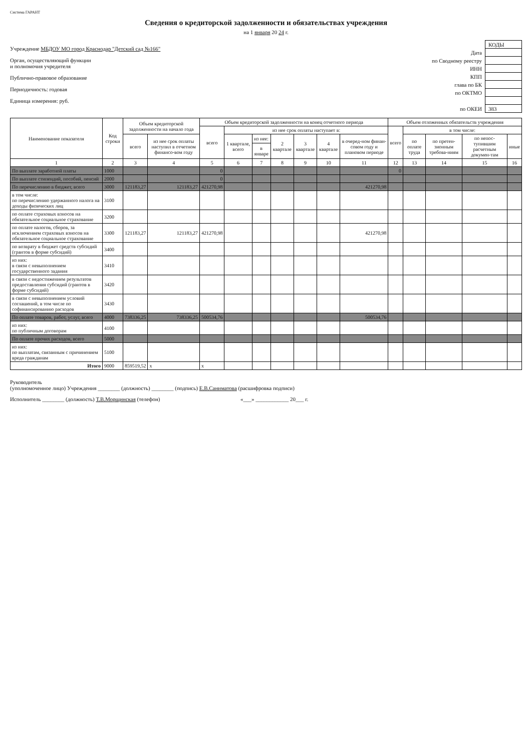Система ГАРАНТ
Сведения о кредиторской задолженности и обязательствах учреждения
на 1 января 20 24 г.
Учреждение МБДОУ МО город Краснодар "Детский сад №166"
Орган, осуществляющий функции
и полномочия учредителя
Публично-правовое образование
Периодичность: годовая
Единица измерения: руб.
| | КОДЫ |
| Дата | |
| по Сводному реестру | |
| ИНН | |
| КПП | |
| глава по БК | |
| по ОКТМО | |
| по ОКЕИ | 383 |
| Наименование показателя | Код строки | Объем кредиторской задолженности на начало года | | Объем кредиторской задолженности на конец отчетного периода | | | | | | | Объем отложенных обязательств учреждения | | | | |
| --- | --- | --- | --- | --- | --- | --- | --- | --- | --- | --- | --- | --- | --- | --- | --- |
| | | | | всего | из нее срок оплаты наступает в: | | | | | | всего | в том числе: | | | |
| | | всего | из нее срок оплаты наступил в отчетном финансо-вом году | | 1 квартале, всего | из нее: | 2 квартале | 3 квартале | 4 квартале | в очеред-ном финан-совом году и плановом периоде | | по оплате труда | по претен-зионным требова-ниям | по непос-тупившим расчетным докумен-там | иные |
| | | | | | | в январе | | | | | | | | | |
| 1 | 2 | 3 | 4 | 5 | 6 | 7 | 8 | 9 | 10 | 11 | 12 | 13 | 14 | 15 | 16 |
| По выплате заработной платы | 1000 | | | 0 | | | | | | | 0 | | | | |
| По выплате стипендий, пособий, пенсий | 2000 | | | 0 | | | | | | | | | | | |
| По перечислению в бюджет, всего | 3000 | 121183,27 | 121183,27 | 421270,98 | | | | | | 421270,98 | | | | | |
| в том числе: по перечислению удержанного налога на доходы физических лиц | 3100 | | | | | | | | | | | | | | |
| по оплате страховых взносов на обязательное социальное страхование | 3200 | | | | | | | | | | | | | | |
| по оплате налогов, сборов, за исключением страховых взносов на обязательное социальное страхование | 3300 | 121183,27 | 121183,27 | 421270,98 | | | | | | 421270,98 | | | | | |
| по возврату в бюджет средств субсидий (грантов в форме субсидий) | 3400 | | | | | | | | | | | | | | |
| из них: в связи с невыполнением государственного задания | 3410 | | | | | | | | | | | | | | |
| в связи с недостижением результатов предоставления субсидий (грантов в форме субсидий) | 3420 | | | | | | | | | | | | | | |
| в связи с невыполнением условий соглашений, в том числе по софинансированию расходов | 3430 | | | | | | | | | | | | | | |
| По оплате товаров, работ, услуг, всего | 4000 | 738336,25 | 738336,25 | 500534,76 | | | | | | 500534,76 | | | | | |
| из них: по публичным договорам | 4100 | | | | | | | | | | | | | | |
| По оплате прочих расходов, всего | 5000 | | | | | | | | | | | | | | |
| из них: по выплатам, связанным с причинением вреда гражданам | 5100 | | | | | | | | | | | | | | |
| Итого | 9000 | 859519,52 | x | x | | | | | | | | | | | |
Руководитель
(уполномоченное лицо) Учреждения ________ (должность) ________ (подпись) Е.В.Саниматова (расшифровка подписи)
Исполнитель ________ (должность) Т.В.Морщинская (телефон)
«___» ____________ 20___ г.